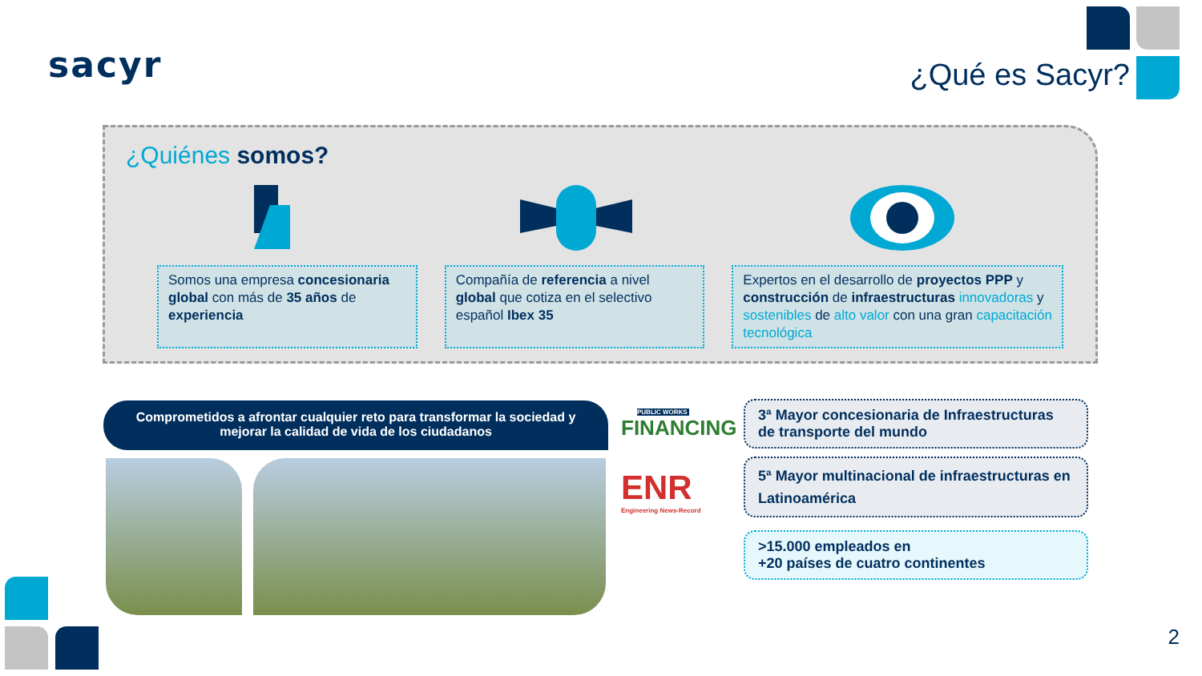sacyr ¿Qué es Sacyr?
¿Quiénes somos?
Somos una empresa concesionaria global con más de 35 años de experiencia
Compañía de referencia a nivel global que cotiza en el selectivo español Ibex 35
Expertos en el desarrollo de proyectos PPP y construcción de infraestructuras innovadoras y sostenibles de alto valor con una gran capacitación tecnológica
Comprometidos a afrontar cualquier reto para transformar la sociedad y
mejorar la calidad de vida de los ciudadanos
PUBLIC WORKS
FINANCING
ENR
Engineering News-Record
3ª Mayor concesionaria de Infraestructuras de transporte del mundo
5ª Mayor multinacional de infraestructuras en Latinoamérica
>15.000 empleados en
+20 países de cuatro continentes
2